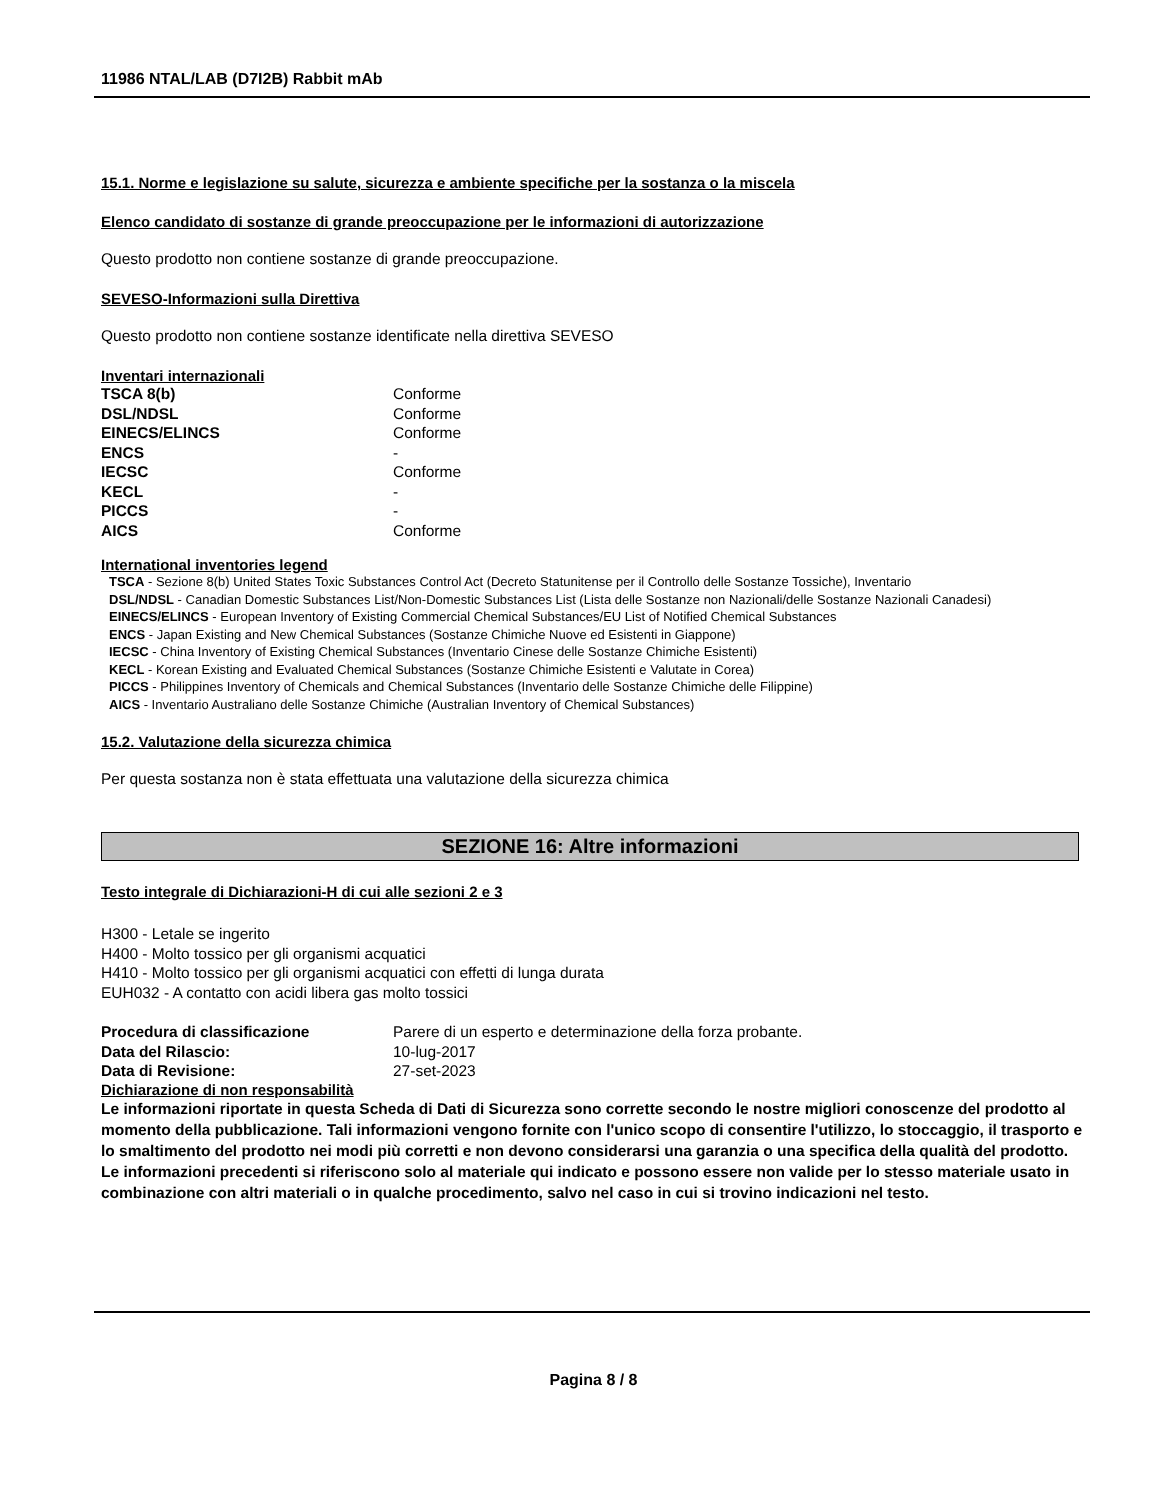11986 NTAL/LAB (D7I2B) Rabbit mAb
15.1. Norme e legislazione su salute, sicurezza e ambiente specifiche per la sostanza o la miscela
Elenco candidato di sostanze di grande preoccupazione per le informazioni di autorizzazione
Questo prodotto non contiene sostanze di grande preoccupazione.
SEVESO-Informazioni sulla Direttiva
Questo prodotto non contiene sostanze identificate nella direttiva SEVESO
Inventari internazionali
| TSCA 8(b) | Conforme |
| DSL/NDSL | Conforme |
| EINECS/ELINCS | Conforme |
| ENCS | - |
| IECSC | Conforme |
| KECL | - |
| PICCS | - |
| AICS | Conforme |
International inventories legend
TSCA - Sezione 8(b) United States Toxic Substances Control Act (Decreto Statunitense per il Controllo delle Sostanze Tossiche), Inventario
DSL/NDSL - Canadian Domestic Substances List/Non-Domestic Substances List (Lista delle Sostanze non Nazionali/delle Sostanze Nazionali Canadesi)
EINECS/ELINCS - European Inventory of Existing Commercial Chemical Substances/EU List of Notified Chemical Substances
ENCS - Japan Existing and New Chemical Substances (Sostanze Chimiche Nuove ed Esistenti in Giappone)
IECSC - China Inventory of Existing Chemical Substances (Inventario Cinese delle Sostanze Chimiche Esistenti)
KECL - Korean Existing and Evaluated Chemical Substances (Sostanze Chimiche Esistenti e Valutate in Corea)
PICCS - Philippines Inventory of Chemicals and Chemical Substances (Inventario delle Sostanze Chimiche delle Filippine)
AICS - Inventario Australiano delle Sostanze Chimiche (Australian Inventory of Chemical Substances)
15.2. Valutazione della sicurezza chimica
Per questa sostanza non è stata effettuata una valutazione della sicurezza chimica
SEZIONE 16: Altre informazioni
Testo integrale di Dichiarazioni-H di cui alle sezioni 2 e 3
H300 - Letale se ingerito
H400 - Molto tossico per gli organismi acquatici
H410 - Molto tossico per gli organismi acquatici con effetti di lunga durata
EUH032 - A contatto con acidi libera gas molto tossici
| Procedura di classificazione | Parere di un esperto e determinazione della forza probante. |
| Data del Rilascio: | 10-lug-2017 |
| Data di Revisione: | 27-set-2023 |
Dichiarazione di non responsabilità
Le informazioni riportate in questa Scheda di Dati di Sicurezza sono corrette secondo le nostre migliori conoscenze del prodotto al momento della pubblicazione. Tali informazioni vengono fornite con l'unico scopo di consentire l'utilizzo, lo stoccaggio, il trasporto e lo smaltimento del prodotto nei modi più corretti e non devono considerarsi una garanzia o una specifica della qualità del prodotto. Le informazioni precedenti si riferiscono solo al materiale qui indicato e possono essere non valide per lo stesso materiale usato in combinazione con altri materiali o in qualche procedimento, salvo nel caso in cui si trovino indicazioni nel testo.
Pagina 8 / 8